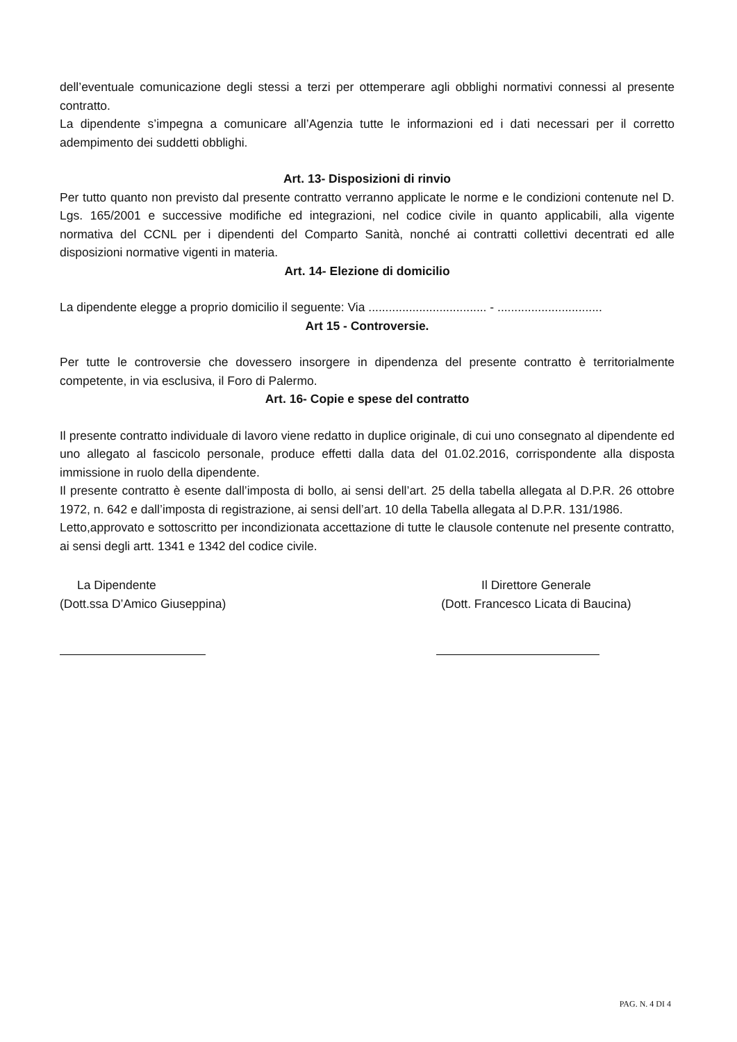dell’eventuale comunicazione degli stessi a terzi per ottemperare agli obblighi normativi connessi al presente contratto.
La dipendente s’impegna a comunicare all’Agenzia tutte le informazioni ed i dati necessari per il corretto adempimento dei suddetti obblighi.
Art. 13- Disposizioni di rinvio
Per tutto quanto non previsto dal presente contratto verranno applicate le norme e le condizioni contenute nel D. Lgs. 165/2001 e successive modifiche ed integrazioni, nel codice civile in quanto applicabili, alla vigente normativa del CCNL per i dipendenti del Comparto Sanità, nonché ai contratti collettivi decentrati ed alle disposizioni normative vigenti in materia.
Art. 14- Elezione di domicilio
La dipendente elegge a proprio domicilio il seguente: Via ................................... - ...............................
Art 15 - Controversie.
Per tutte le controversie che dovessero insorgere in dipendenza del presente contratto è territorialmente competente, in via esclusiva, il Foro di Palermo.
Art. 16- Copie e spese del contratto
Il presente contratto individuale di lavoro viene redatto in duplice originale, di cui uno consegnato al dipendente ed uno allegato al fascicolo personale, produce effetti dalla data del 01.02.2016, corrispondente alla disposta immissione in ruolo della dipendente.
Il presente contratto è esente dall’imposta di bollo, ai sensi dell’art. 25 della tabella allegata al D.P.R. 26 ottobre 1972, n. 642 e dall’imposta di registrazione, ai sensi dell’art. 10 della Tabella allegata al D.P.R. 131/1986.
Letto,approvato e sottoscritto per incondizionata accettazione di tutte le clausole contenute nel presente contratto, ai sensi degli artt. 1341 e 1342 del codice civile.
La Dipendente
(Dott.ssa D’Amico Giuseppina)
Il Direttore Generale
(Dott. Francesco Licata di Baucina)
PAG. N. 4 DI 4